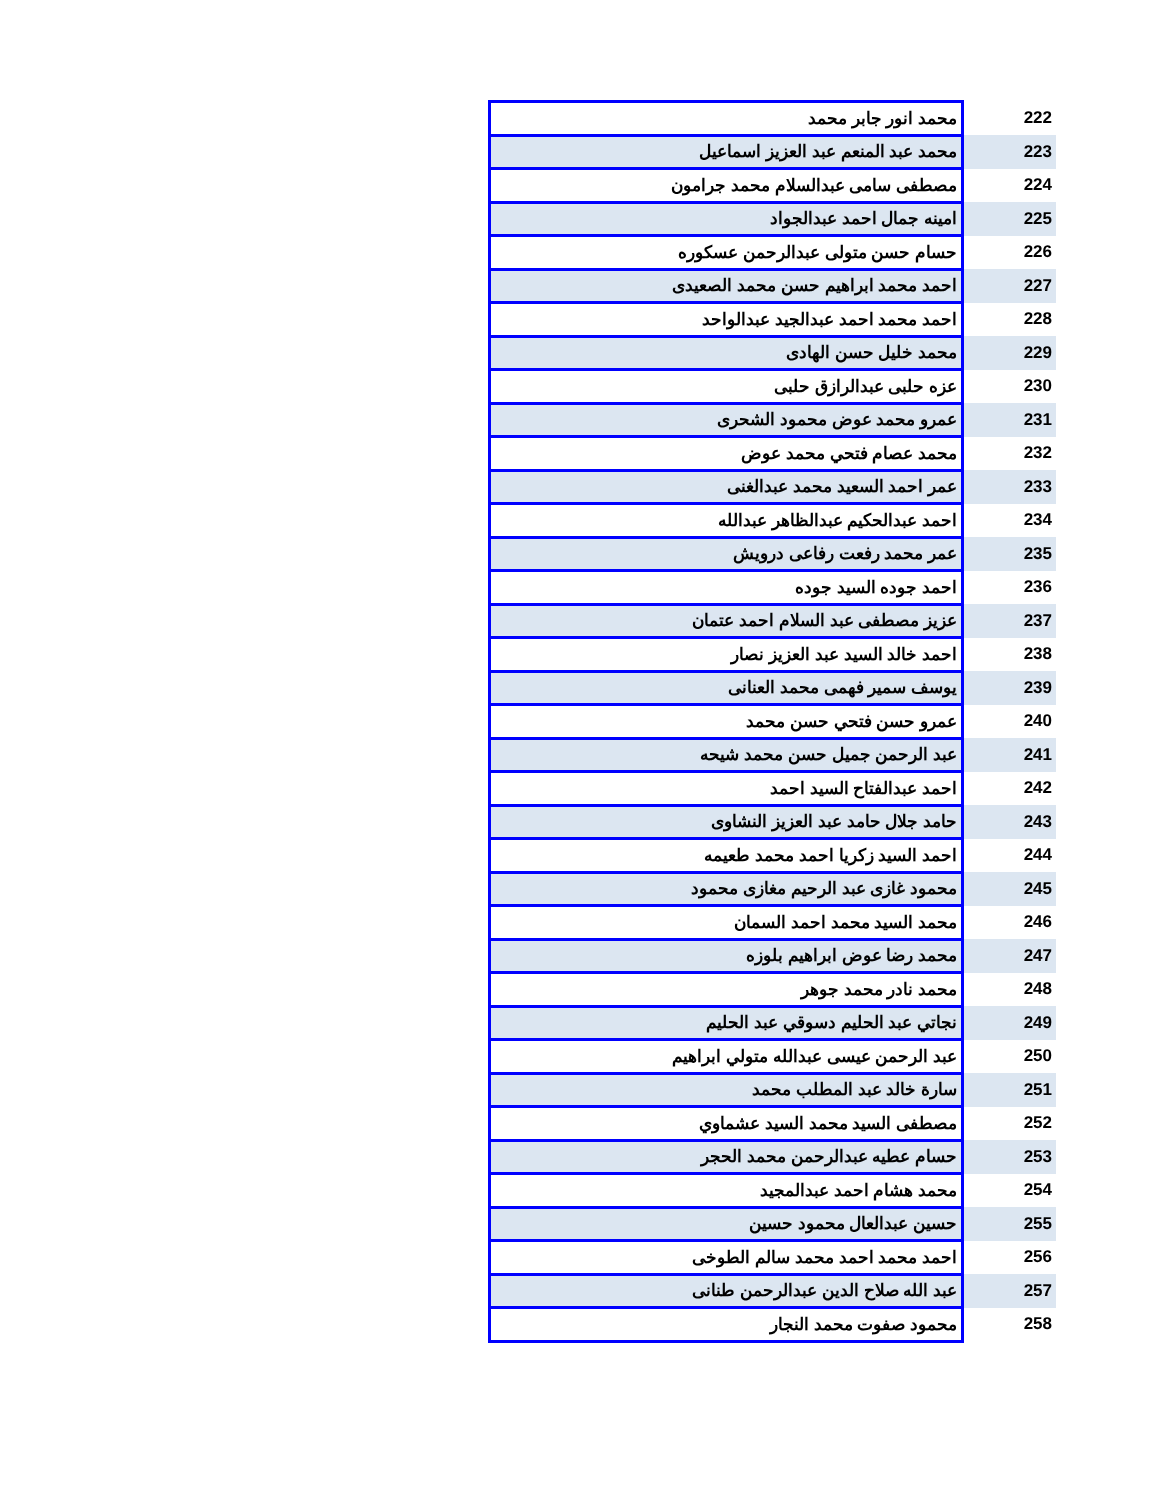| 222 | محمد انور جابر محمد |
| 223 | محمد عبد المنعم عبد العزيز اسماعيل |
| 224 | مصطفى سامى عبدالسلام محمد جرامون |
| 225 | امينه جمال احمد عبدالجواد |
| 226 | حسام حسن متولى عبدالرحمن عسكوره |
| 227 | احمد محمد ابراهيم حسن محمد الصعيدى |
| 228 | احمد محمد احمد عبدالجيد عبدالواحد |
| 229 | محمد خليل حسن الهادى |
| 230 | عزه حلبى عبدالرازق حلبى |
| 231 | عمرو محمد عوض محمود الشحرى |
| 232 | محمد عصام فتحي محمد عوض |
| 233 | عمر احمد السعيد محمد عبدالغنى |
| 234 | احمد عبدالحكيم عبدالظاهر عبدالله |
| 235 | عمر محمد رفعت رفاعى درويش |
| 236 | احمد جوده السيد جوده |
| 237 | عزيز مصطفى عبد السلام احمد عتمان |
| 238 | احمد خالد السيد عبد العزيز نصار |
| 239 | يوسف سمير فهمى محمد العنانى |
| 240 | عمرو حسن فتحي حسن محمد |
| 241 | عبد الرحمن جميل حسن محمد شيحه |
| 242 | احمد عبدالفتاح السيد احمد |
| 243 | حامد جلال حامد عبد العزيز النشاوى |
| 244 | احمد السيد زكريا احمد محمد طعيمه |
| 245 | محمود غازى عبد الرحيم مغازى محمود |
| 246 | محمد السيد محمد احمد السمان |
| 247 | محمد رضا عوض ابراهيم بلوزه |
| 248 | محمد نادر محمد جوهر |
| 249 | نجاتي عبد الحليم دسوقي عبد الحليم |
| 250 | عبد الرحمن عيسى عبدالله متولي ابراهيم |
| 251 | سارة خالد عبد المطلب محمد |
| 252 | مصطفى السيد محمد السيد عشماوي |
| 253 | حسام عطيه عبدالرحمن محمد الحجر |
| 254 | محمد هشام احمد عبدالمجيد |
| 255 | حسين عبدالعال محمود حسين |
| 256 | احمد محمد احمد محمد سالم الطوخى |
| 257 | عبد الله صلاح الدين عبدالرحمن طنانى |
| 258 | محمود صفوت محمد النجار |